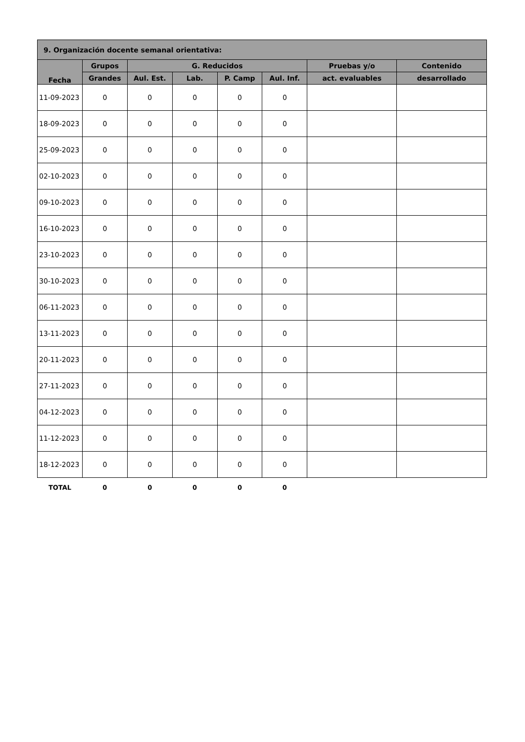| 9. Organización docente semanal orientativa: | | | | | | | |
| --- | --- | --- | --- | --- | --- | --- | --- |
| Fecha | Grupos | G. Reducidos | | | | Pruebas y/o | Contenido |
| | Grandes | Aul. Est. | Lab. | P. Camp | Aul. Inf. | act. evaluables | desarrollado |
| 11-09-2023 | 0 | 0 | 0 | 0 | 0 | | |
| 18-09-2023 | 0 | 0 | 0 | 0 | 0 | | |
| 25-09-2023 | 0 | 0 | 0 | 0 | 0 | | |
| 02-10-2023 | 0 | 0 | 0 | 0 | 0 | | |
| 09-10-2023 | 0 | 0 | 0 | 0 | 0 | | |
| 16-10-2023 | 0 | 0 | 0 | 0 | 0 | | |
| 23-10-2023 | 0 | 0 | 0 | 0 | 0 | | |
| 30-10-2023 | 0 | 0 | 0 | 0 | 0 | | |
| 06-11-2023 | 0 | 0 | 0 | 0 | 0 | | |
| 13-11-2023 | 0 | 0 | 0 | 0 | 0 | | |
| 20-11-2023 | 0 | 0 | 0 | 0 | 0 | | |
| 27-11-2023 | 0 | 0 | 0 | 0 | 0 | | |
| 04-12-2023 | 0 | 0 | 0 | 0 | 0 | | |
| 11-12-2023 | 0 | 0 | 0 | 0 | 0 | | |
| 18-12-2023 | 0 | 0 | 0 | 0 | 0 | | |
| TOTAL | 0 | 0 | 0 | 0 | 0 | | |